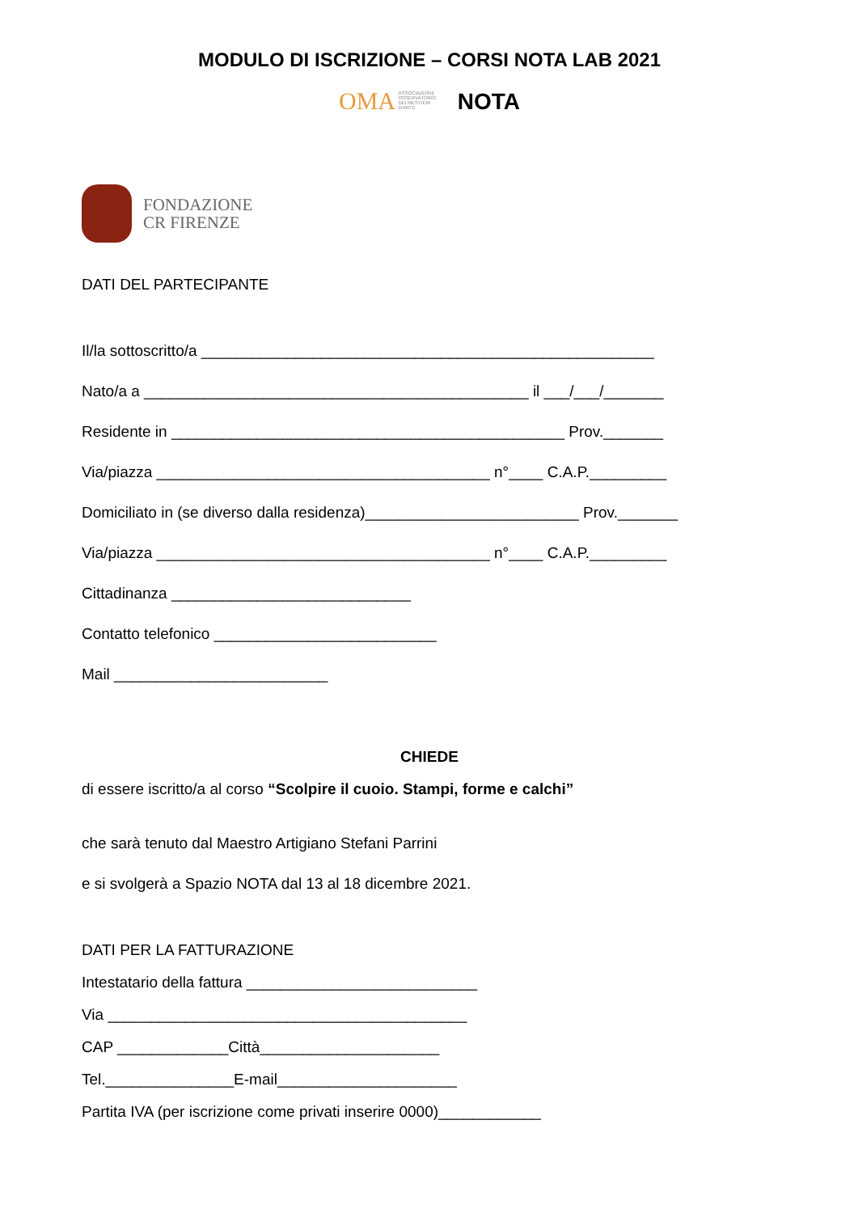MODULO DI ISCRIZIONE – CORSI NOTA LAB 2021
OMA ASSOCIAZIONE OSSERVATORIO DEI MESTIERI D'ARTE NOTA
FONDAZIONE
CR FIRENZE
DATI DEL PARTECIPANTE
Il/la sottoscritto/a _____________________________________________________
Nato/a a _____________________________________________ il ___/___/_______
Residente in ______________________________________________ Prov._______
Via/piazza _______________________________________ n°____ C.A.P._________
Domiciliato in (se diverso dalla residenza)_________________________ Prov._______
Via/piazza _______________________________________ n°____ C.A.P._________
Cittadinanza ____________________________
Contatto telefonico __________________________
Mail _________________________
CHIEDE
di essere iscritto/a al corso “Scolpire il cuoio. Stampi, forme e calchi”
che sarà tenuto dal Maestro Artigiano Stefani Parrini
e si svolgerà a Spazio NOTA dal 13 al 18 dicembre 2021.
DATI PER LA FATTURAZIONE
Intestatario della fattura ___________________________
Via __________________________________________
CAP _____________Città_____________________
Tel._______________E-mail_____________________
Partita IVA (per iscrizione come privati inserire 0000)____________